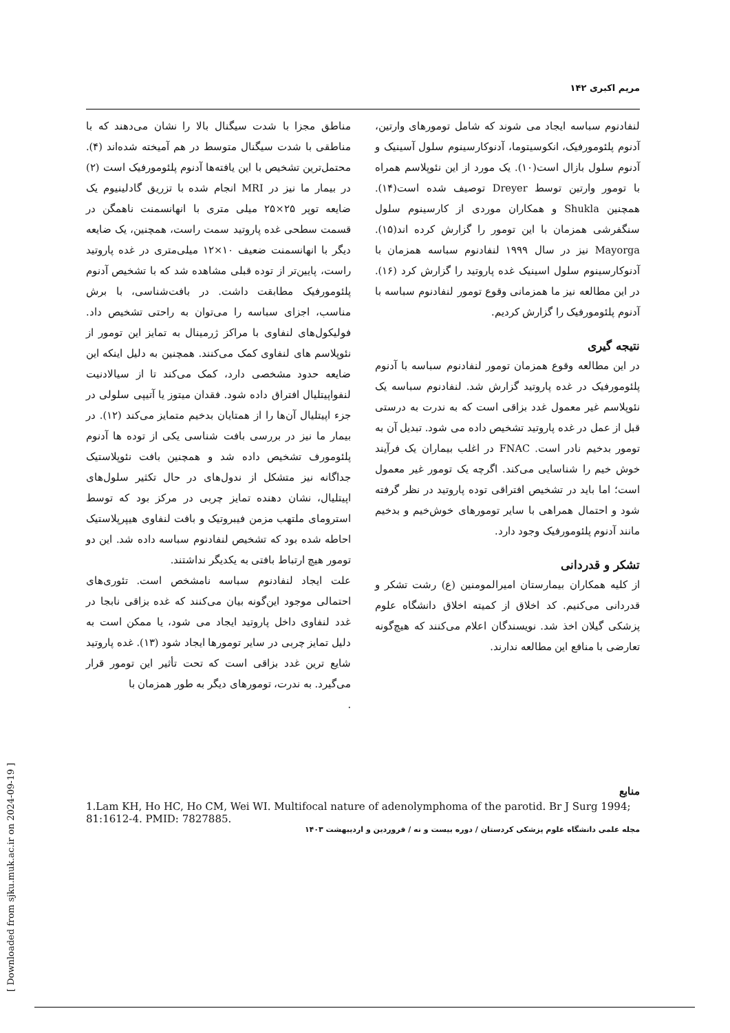مریم اکبری ۱۴۲
مناطق مجزا با شدت سیگنال بالا را نشان می‌دهند که با مناطقی با شدت سیگنال متوسط در هم آمیخته شده‌اند (۴). محتمل‌ترین تشخیص با این یافته‌ها آدنوم پلئومورفیک است (۲) در بیمار ما نیز در MRI انجام شده با تزریق گادلینیوم یک ضایعه توپر ۲۵×۲۵ میلی متری با انهانسمنت ناهمگن در قسمت سطحی غده پاروتید سمت راست، همچنین، یک ضایعه دیگر با انهانسمنت ضعیف ۱۰×۱۲ میلی‌متری در غده پاروتید راست، پایین‌تر از توده قبلی مشاهده شد که با تشخیص آدنوم پلئومورفیک مطابقت داشت. در بافت‌شناسی، با برش مناسب، اجزای سباسه را می‌توان به راحتی تشخیص داد. فولیکول‌های لنفاوی با مراکز ژرمینال به تمایز این تومور از نئوپلاسم های لنفاوی کمک می‌کنند. همچنین به دلیل اینکه این ضایعه حدود مشخصی دارد، کمک می‌کند تا از سیالادنیت لنفواپیتلیال افتراق داده شود. فقدان میتوز یا آتیپی سلولی در جزء اپیتلیال آن‌ها را از همتایان بدخیم متمایز می‌کند (۱۲). در بیمار ما نیز در بررسی بافت شناسی یکی از توده ها آدنوم پلئومورف تشخیص داده شد و همچنین بافت نئوپلاستیک جداگانه نیز متشکل از ندول‌های در حال تکثیر سلول‌های اپیتلیال، نشان دهنده تمایز چربی در مرکز بود که توسط استرومای ملتهب مزمن فیبروتیک و بافت لنفاوی هیپرپلاستیک احاطه شده بود که تشخیص لنفادنوم سباسه داده شد. این دو تومور هیچ ارتباط بافتی به یکدیگر نداشتند.
علت ایجاد لنفادنوم سباسه نامشخص است. تئوری‌های احتمالی موجود این‌گونه بیان می‌کنند که غده بزاقی نابجا در غدد لنفاوی داخل پاروتید ایجاد می شود، یا ممکن است به دلیل تمایز چربی در سایر تومورها ایجاد شود (۱۳). غده پاروتید شایع ترین غدد بزاقی است که تحت تأثیر این تومور قرار می‌گیرد. به ندرت، تومورهای دیگر به طور همزمان با
.
لنفادنوم سباسه ایجاد می شوند که شامل تومورهای وارتین، آدنوم پلئومورفیک، انکوسیتوما، آدنوکارسینوم سلول آسینیک و آدنوم سلول بازال است(۱۰). یک مورد از این نئوپلاسم همراه با تومور وارتین توسط Dreyer توصیف شده است(۱۴). همچنین Shukla و همکاران موردی از کارسینوم سلول سنگفرشی همزمان با این تومور را گزارش کرده اند(۱۵). Mayorga نیز در سال ۱۹۹۹ لنفادنوم سباسه همزمان با آدنوکارسینوم سلول اسینیک غده پاروتید را گزارش کرد (۱۶). در این مطالعه نیز ما همزمانی وقوع تومور لنفادنوم سباسه با آدنوم پلئومورفیک را گزارش کردیم.
نتیجه گیری
در این مطالعه وقوع همزمان تومور لنفادنوم سباسه با آدنوم پلئومورفیک در غده پاروتید گزارش شد. لنفادنوم سباسه یک نئوپلاسم غیر معمول غدد بزاقی است که به ندرت به درستی قبل از عمل در غده پاروتید تشخیص داده می شود. تبدیل آن به تومور بدخیم نادر است. FNAC در اغلب بیماران یک فرآیند خوش خیم را شناسایی می‌کند. اگرچه یک تومور غیر معمول است؛ اما باید در تشخیص افتراقی توده پاروتید در نظر گرفته شود و احتمال همراهی با سایر تومورهای خوش‌خیم و بدخیم مانند آدنوم پلئومورفیک وجود دارد.
تشکر و قدردانی
از کلیه همکاران بیمارستان امیرالمومنین (ع) رشت تشکر و قدردانی می‌کنیم. کد اخلاق از کمیته اخلاق دانشگاه علوم پزشکی گیلان اخذ شد. نویسندگان اعلام می‌کنند که هیچ‌گونه تعارضی با منافع این مطالعه ندارند.
منابع
1.Lam KH, Ho HC, Ho CM, Wei WI. Multifocal nature of adenolymphoma of the parotid. Br J Surg 1994; 81:1612-4. PMID: 7827885.
مجله علمی دانشگاه علوم پزشکی کردستان / دوره بیست و نه / فروردین و اردیبهشت ۱۴۰۳
[ Downloaded from sjku.muk.ac.ir on 2024-09-19 ]